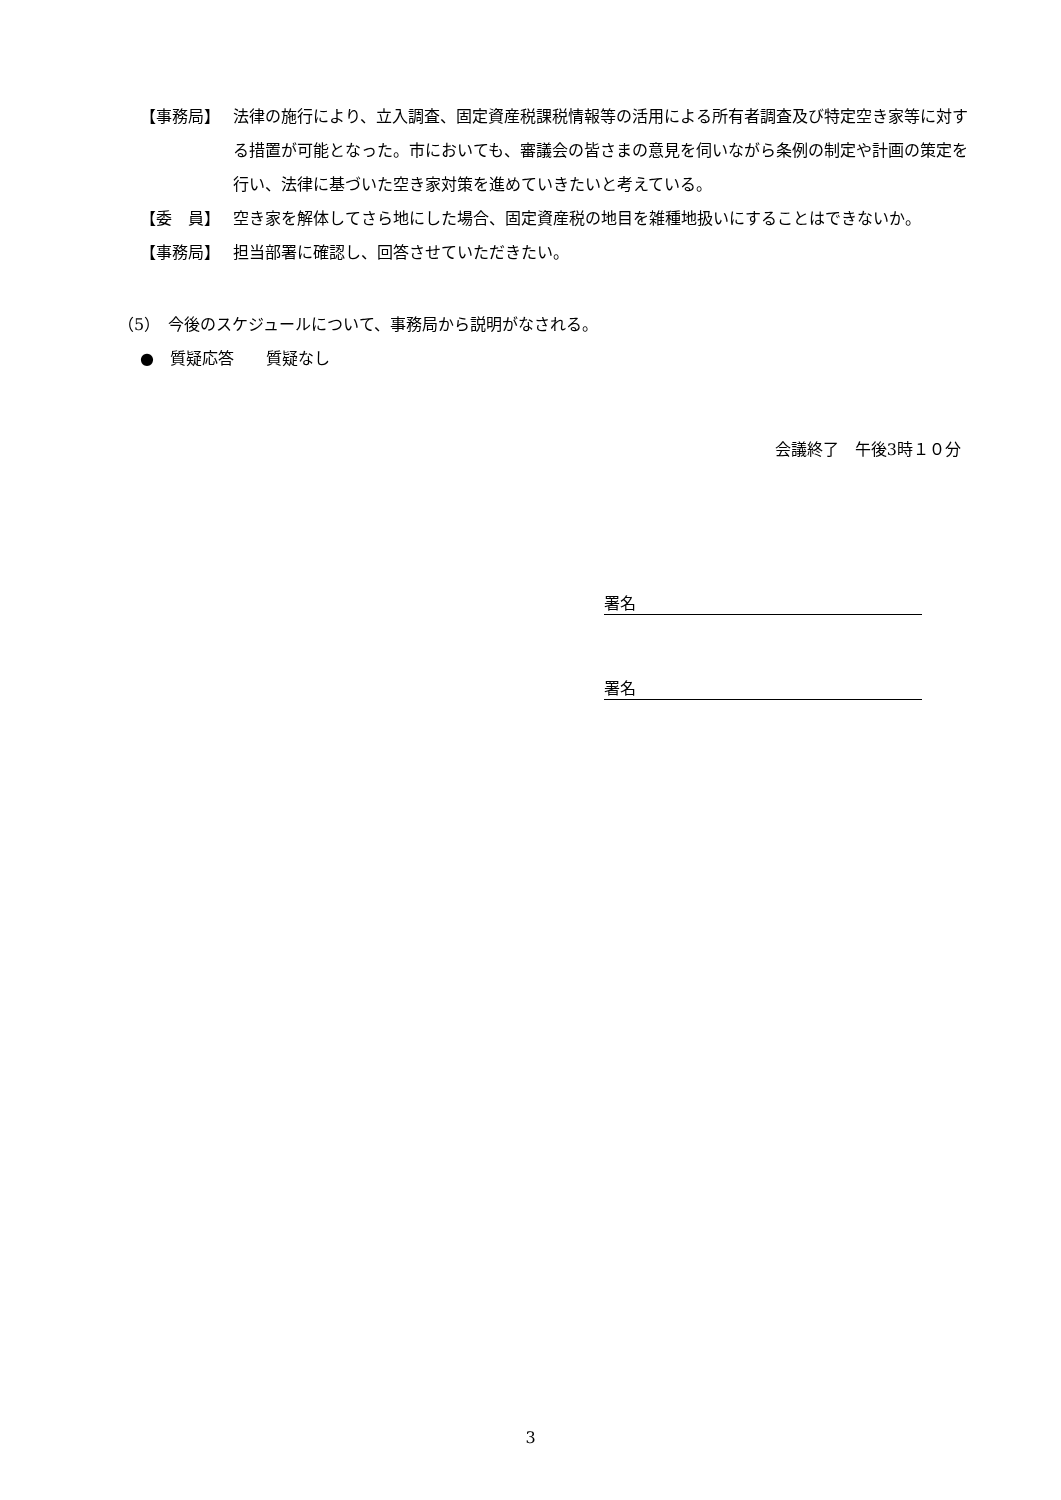【事務局】 法律の施行により、立入調査、固定資産税課税情報等の活用による所有者調査及び特定空き家等に対する措置が可能となった。市においても、審議会の皆さまの意見を伺いながら条例の制定や計画の策定を行い、法律に基づいた空き家対策を進めていきたいと考えている。
【委　員】 空き家を解体してさら地にした場合、固定資産税の地目を雑種地扱いにすることはできないか。
【事務局】 担当部署に確認し、回答させていただきたい。
（5）　今後のスケジュールについて、事務局から説明がなされる。
●　質疑応答　　質疑なし
会議終了　午後3時１０分
署名
署名
3